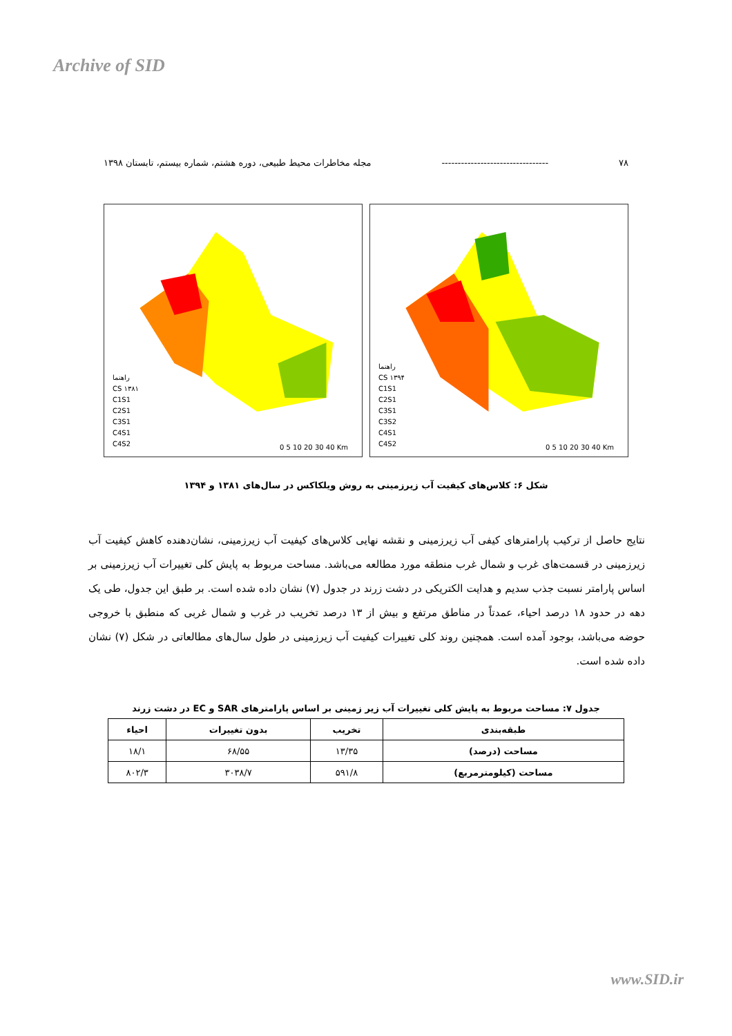Archive of SID
۷۸ --------------------------------- مجله مخاطرات محیط طبیعی، دوره هشتم، شماره بیستم، تابستان ۱۳۹۸
راهنما
CS ۱۳۸۱
C1S1
C2S1
C3S1
C4S1
C4S2
0 5 10 20 30 40 Km
راهنما
CS ۱۳۹۴
C1S1
C2S1
C3S1
C3S2
C4S1
C4S2
0 5 10 20 30 40 Km
شکل ۶: کلاس‌های کیفیت آب زیرزمینی به روش ویلکاکس در سال‌های ۱۳۸۱ و ۱۳۹۴
نتایج حاصل از ترکیب پارامترهای کیفی آب زیرزمینی و نقشه نهایی کلاس‌های کیفیت آب زیرزمینی، نشان‌دهنده کاهش کیفیت آب زیرزمینی در قسمت‌های غرب و شمال غرب منطقه مورد مطالعه می‌باشد. مساحت مربوط به پایش کلی تغییرات آب زیرزمینی بر اساس پارامتر نسبت جذب سدیم و هدایت الکتریکی در دشت زرند در جدول (۷) نشان داده شده است. بر طبق این جدول، طی یک دهه در حدود ۱۸ درصد احیاء، عمدتاً در مناطق مرتفع و بیش از ۱۳ درصد تخریب در غرب و شمال غربی که منطبق با خروجی حوضه می‌باشد، بوجود آمده است. همچنین روند کلی تغییرات کیفیت آب زیرزمینی در طول سال‌های مطالعاتی در شکل (۷) نشان داده شده است.
جدول ۷: مساحت مربوط به پایش کلی تغییرات آب زیر زمینی بر اساس پارامترهای SAR و EC در دشت زرند
| طبقه‌بندی | تخریب | بدون تغییرات | احیاء |
| --- | --- | --- | --- |
| مساحت (درصد) | ۱۳/۳۵ | ۶۸/۵۵ | ۱۸/۱ |
| مساحت (کیلومترمربع) | ۵۹۱/۸ | ۳۰۳۸/۷ | ۸۰۲/۳ |
www.SID.ir